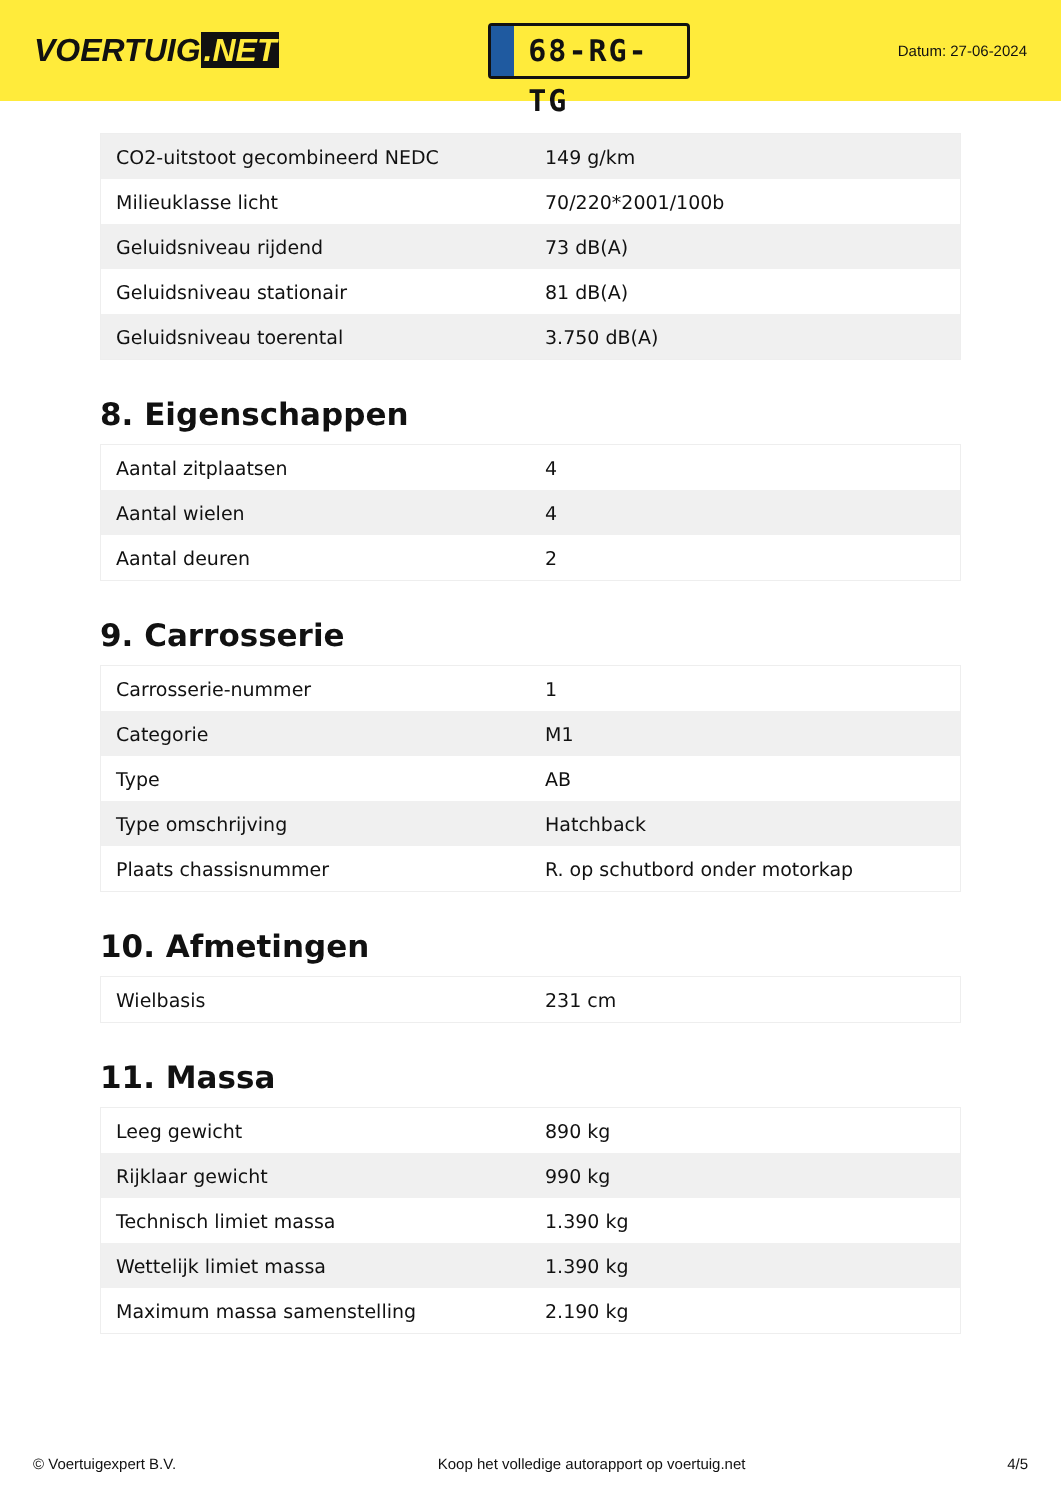VOERTUIG.NET
68-RG-TG
Datum: 27-06-2024
| CO2-uitstoot gecombineerd NEDC | 149 g/km |
| Milieuklasse licht | 70/220*2001/100b |
| Geluidsniveau rijdend | 73 dB(A) |
| Geluidsniveau stationair | 81 dB(A) |
| Geluidsniveau toerental | 3.750 dB(A) |
8. Eigenschappen
| Aantal zitplaatsen | 4 |
| Aantal wielen | 4 |
| Aantal deuren | 2 |
9. Carrosserie
| Carrosserie-nummer | 1 |
| Categorie | M1 |
| Type | AB |
| Type omschrijving | Hatchback |
| Plaats chassisnummer | R. op schutbord onder motorkap |
10. Afmetingen
| Wielbasis | 231 cm |
11. Massa
| Leeg gewicht | 890 kg |
| Rijklaar gewicht | 990 kg |
| Technisch limiet massa | 1.390 kg |
| Wettelijk limiet massa | 1.390 kg |
| Maximum massa samenstelling | 2.190 kg |
© Voertuigexpert B.V. Koop het volledige autorapport op voertuig.net 4/5